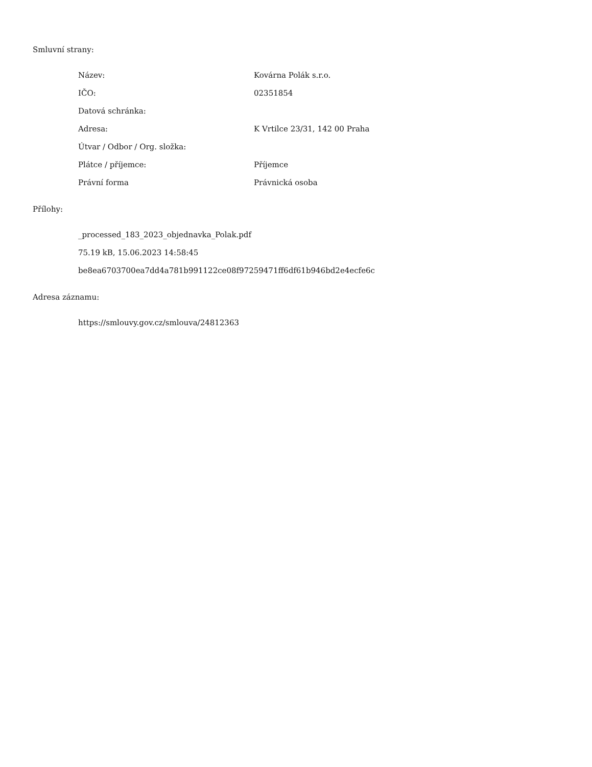Smluvní strany:
| Název: | Kovárna Polák s.r.o. |
| IČO: | 02351854 |
| Datová schránka: | |
| Adresa: | K Vrtilce 23/31, 142 00 Praha |
| Útvar / Odbor / Org. složka: | |
| Plátce / příjemce: | Příjemce |
| Právní forma | Právnická osoba |
Přílohy:
_processed_183_2023_objednavka_Polak.pdf
75.19 kB, 15.06.2023 14:58:45
be8ea6703700ea7dd4a781b991122ce08f97259471ff6df61b946bd2e4ecfe6c
Adresa záznamu:
https://smlouvy.gov.cz/smlouva/24812363